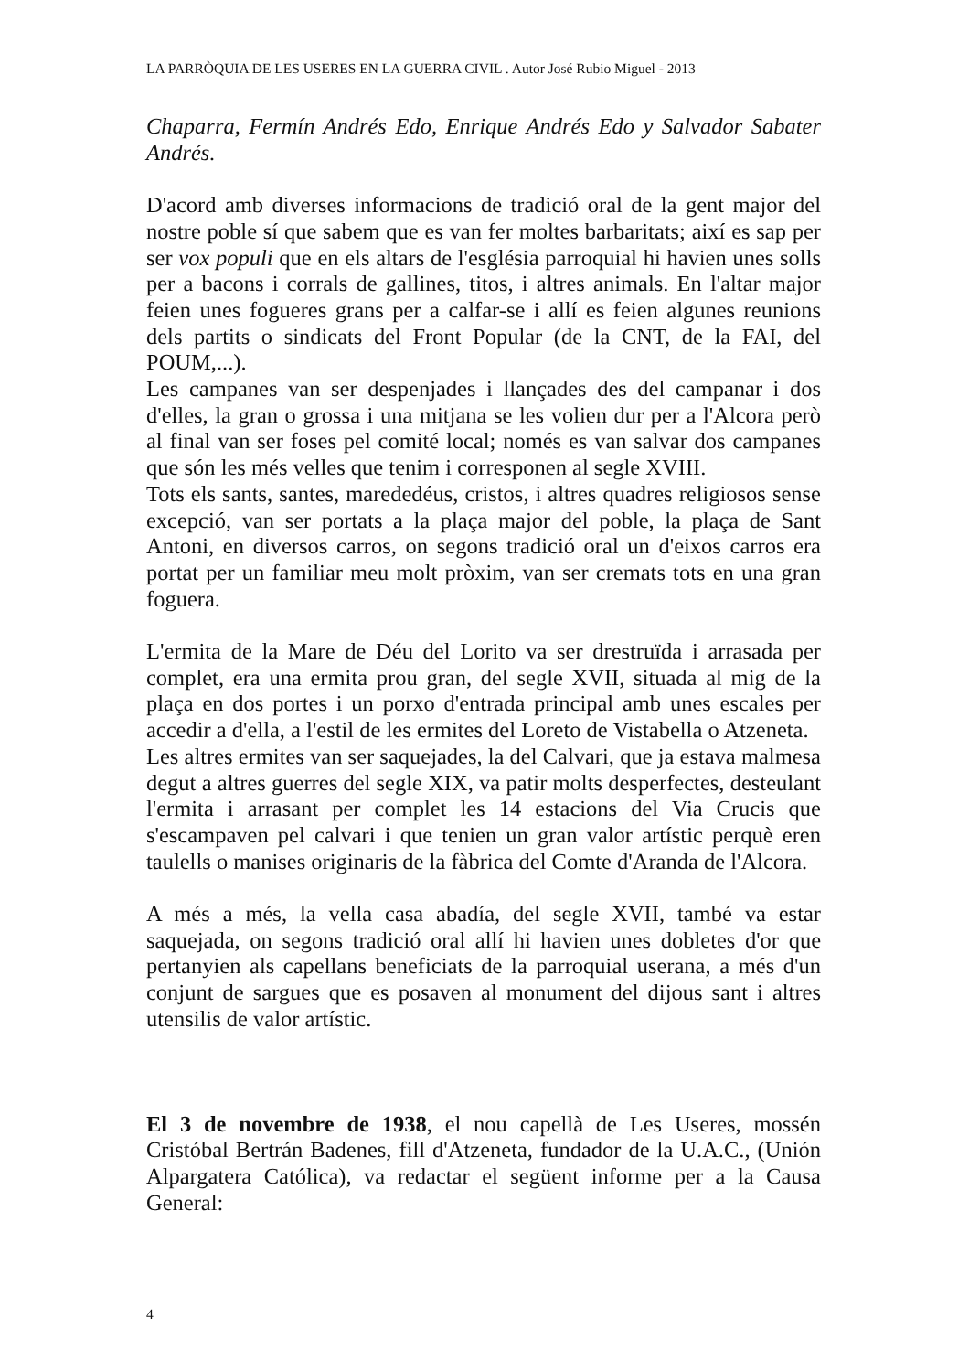LA PARRÒQUIA DE LES USERES EN LA GUERRA CIVIL . Autor José Rubio Miguel - 2013
Chaparra, Fermín Andrés Edo, Enrique Andrés Edo y Salvador Sabater Andrés.
D'acord amb diverses informacions de tradició oral de la gent major del nostre poble sí que sabem que es van fer moltes barbaritats; així es sap per ser vox populi que en els altars de l'església parroquial hi havien unes solls per a bacons i corrals de gallines, titos, i altres animals. En l'altar major feien unes fogueres grans per a calfar-se i allí es feien algunes reunions dels partits o sindicats del Front Popular (de la CNT, de la FAI, del POUM,...).
Les campanes van ser despenjades i llançades des del campanar i dos d'elles, la gran o grossa i una mitjana se les volien dur per a l'Alcora però al final van ser foses pel comité local; només es van salvar dos campanes que són les més velles que tenim i corresponen al segle XVIII.
Tots els sants, santes, marededéus, cristos, i altres quadres religiosos sense excepció, van ser portats a la plaça major del poble, la plaça de Sant Antoni, en diversos carros, on segons tradició oral un d'eixos carros era portat per un familiar meu molt pròxim, van ser cremats tots en una gran foguera.
L'ermita de la Mare de Déu del Lorito va ser drestruïda i arrasada per complet, era una ermita prou gran, del segle XVII, situada al mig de la plaça en dos portes i un porxo d'entrada principal amb unes escales per accedir a d'ella, a l'estil de les ermites del Loreto de Vistabella o Atzeneta.
Les altres ermites van ser saquejades, la del Calvari, que ja estava malmesa degut a altres guerres del segle XIX, va patir molts desperfectes, desteulant l'ermita i arrasant per complet les 14 estacions del Via Crucis que s'escampaven pel calvari i que tenien un gran valor artístic perquè eren taulells o manises originaris de la fàbrica del Comte d'Aranda de l'Alcora.
A més a més, la vella casa abadía, del segle XVII, també va estar saquejada, on segons tradició oral allí hi havien unes dobletes d'or que pertanyien als capellans beneficiats de la parroquial userana, a més d'un conjunt de sargues que es posaven al monument del dijous sant i altres utensilis de valor artístic.
El 3 de novembre de 1938, el nou capellà de Les Useres, mossén Cristóbal Bertrán Badenes, fill d'Atzeneta, fundador de la U.A.C., (Unión Alpargatera Católica), va redactar el següent informe per a la Causa General:
4